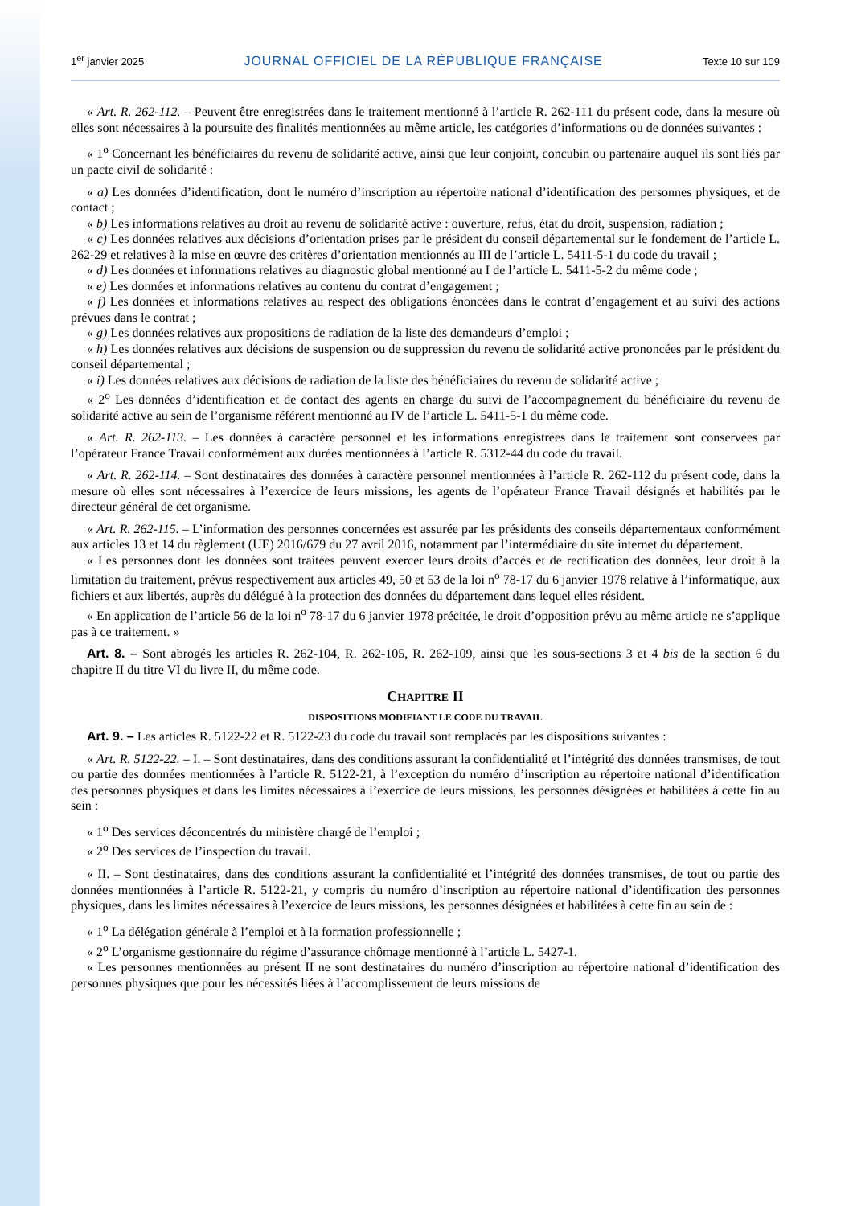1<sup>er</sup> janvier 2025 JOURNAL OFFICIEL DE LA RÉPUBLIQUE FRANÇAISE Texte 10 sur 109
« Art. R. 262-112. – Peuvent être enregistrées dans le traitement mentionné à l’article R. 262-111 du présent code, dans la mesure où elles sont nécessaires à la poursuite des finalités mentionnées au même article, les catégories d’informations ou de données suivantes :
« 1<sup>o</sup> Concernant les bénéficiaires du revenu de solidarité active, ainsi que leur conjoint, concubin ou partenaire auquel ils sont liés par un pacte civil de solidarité :
« a) Les données d’identification, dont le numéro d’inscription au répertoire national d’identification des personnes physiques, et de contact ;
« b) Les informations relatives au droit au revenu de solidarité active : ouverture, refus, état du droit, suspension, radiation ;
« c) Les données relatives aux décisions d’orientation prises par le président du conseil départemental sur le fondement de l’article L. 262-29 et relatives à la mise en œuvre des critères d’orientation mentionnés au III de l’article L. 5411-5-1 du code du travail ;
« d) Les données et informations relatives au diagnostic global mentionné au I de l’article L. 5411-5-2 du même code ;
« e) Les données et informations relatives au contenu du contrat d’engagement ;
« f) Les données et informations relatives au respect des obligations énoncées dans le contrat d’engagement et au suivi des actions prévues dans le contrat ;
« g) Les données relatives aux propositions de radiation de la liste des demandeurs d’emploi ;
« h) Les données relatives aux décisions de suspension ou de suppression du revenu de solidarité active prononcées par le président du conseil départemental ;
« i) Les données relatives aux décisions de radiation de la liste des bénéficiaires du revenu de solidarité active ;
« 2<sup>o</sup> Les données d’identification et de contact des agents en charge du suivi de l’accompagnement du bénéficiaire du revenu de solidarité active au sein de l’organisme référent mentionné au IV de l’article L. 5411-5-1 du même code.
« Art. R. 262-113. – Les données à caractère personnel et les informations enregistrées dans le traitement sont conservées par l’opérateur France Travail conformément aux durées mentionnées à l’article R. 5312-44 du code du travail.
« Art. R. 262-114. – Sont destinataires des données à caractère personnel mentionnées à l’article R. 262-112 du présent code, dans la mesure où elles sont nécessaires à l’exercice de leurs missions, les agents de l’opérateur France Travail désignés et habilités par le directeur général de cet organisme.
« Art. R. 262-115. – L’information des personnes concernées est assurée par les présidents des conseils départementaux conformément aux articles 13 et 14 du règlement (UE) 2016/679 du 27 avril 2016, notamment par l’intermédiaire du site internet du département.
« Les personnes dont les données sont traitées peuvent exercer leurs droits d’accès et de rectification des données, leur droit à la limitation du traitement, prévus respectivement aux articles 49, 50 et 53 de la loi n<sup>o</sup> 78-17 du 6 janvier 1978 relative à l’informatique, aux fichiers et aux libertés, auprès du délégué à la protection des données du département dans lequel elles résident.
« En application de l’article 56 de la loi n<sup>o</sup> 78-17 du 6 janvier 1978 précitée, le droit d’opposition prévu au même article ne s’applique pas à ce traitement. »
Art. 8. – Sont abrogés les articles R. 262-104, R. 262-105, R. 262-109, ainsi que les sous-sections 3 et 4 bis de la section 6 du chapitre II du titre VI du livre II, du même code.
CHAPITRE II
DISPOSITIONS MODIFIANT LE CODE DU TRAVAIL
Art. 9. – Les articles R. 5122-22 et R. 5122-23 du code du travail sont remplacés par les dispositions suivantes :
« Art. R. 5122-22. – I. – Sont destinataires, dans des conditions assurant la confidentialité et l’intégrité des données transmises, de tout ou partie des données mentionnées à l’article R. 5122-21, à l’exception du numéro d’inscription au répertoire national d’identification des personnes physiques et dans les limites nécessaires à l’exercice de leurs missions, les personnes désignées et habilitées à cette fin au sein :
« 1<sup>o</sup> Des services déconcentrés du ministère chargé de l’emploi ;
« 2<sup>o</sup> Des services de l’inspection du travail.
« II. – Sont destinataires, dans des conditions assurant la confidentialité et l’intégrité des données transmises, de tout ou partie des données mentionnées à l’article R. 5122-21, y compris du numéro d’inscription au répertoire national d’identification des personnes physiques, dans les limites nécessaires à l’exercice de leurs missions, les personnes désignées et habilitées à cette fin au sein de :
« 1<sup>o</sup> La délégation générale à l’emploi et à la formation professionnelle ;
« 2<sup>o</sup> L’organisme gestionnaire du régime d’assurance chômage mentionné à l’article L. 5427-1.
« Les personnes mentionnées au présent II ne sont destinataires du numéro d’inscription au répertoire national d’identification des personnes physiques que pour les nécessités liées à l’accomplissement de leurs missions de